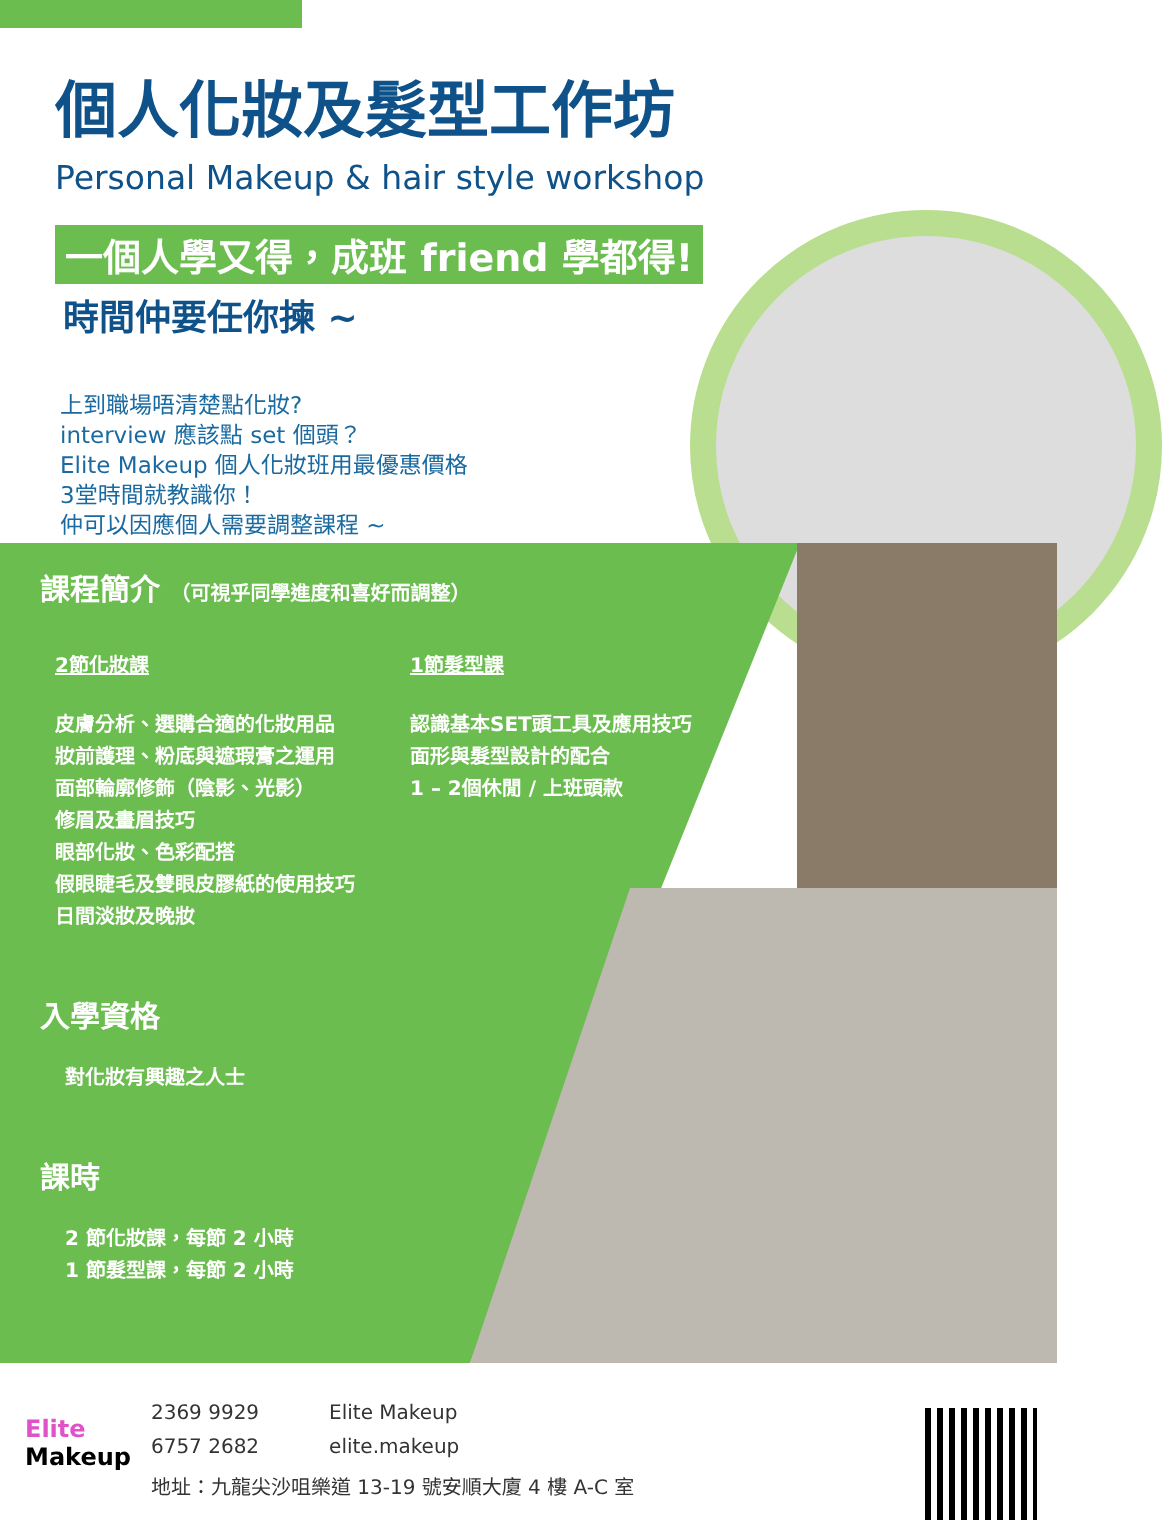個人化妝及髮型工作坊
Personal Makeup & hair style workshop
一個人學又得，成班 friend 學都得!
時間仲要任你揀 ~
上到職場唔清楚點化妝?
interview 應該點 set 個頭？
Elite Makeup 個人化妝班用最優惠價格
3堂時間就教識你！
仲可以因應個人需要調整課程 ~
課程簡介 （可視乎同學進度和喜好而調整）
2節化妝課
皮膚分析、選購合適的化妝用品
妝前護理、粉底與遮瑕膏之運用
面部輪廓修飾（陰影、光影）
修眉及畫眉技巧
眼部化妝、色彩配搭
假眼睫毛及雙眼皮膠紙的使用技巧
日間淡妝及晚妝
1節髮型課
認識基本SET頭工具及應用技巧
面形與髮型設計的配合
1 – 2個休閒 / 上班頭款
入學資格
對化妝有興趣之人士
課時
2 節化妝課，每節 2 小時
1 節髮型課，每節 2 小時
Elite
Makeup
2369 9929
6757 2682
Elite Makeup
elite.makeup
地址：九龍尖沙咀樂道 13-19 號安順大廈 4 樓 A-C 室